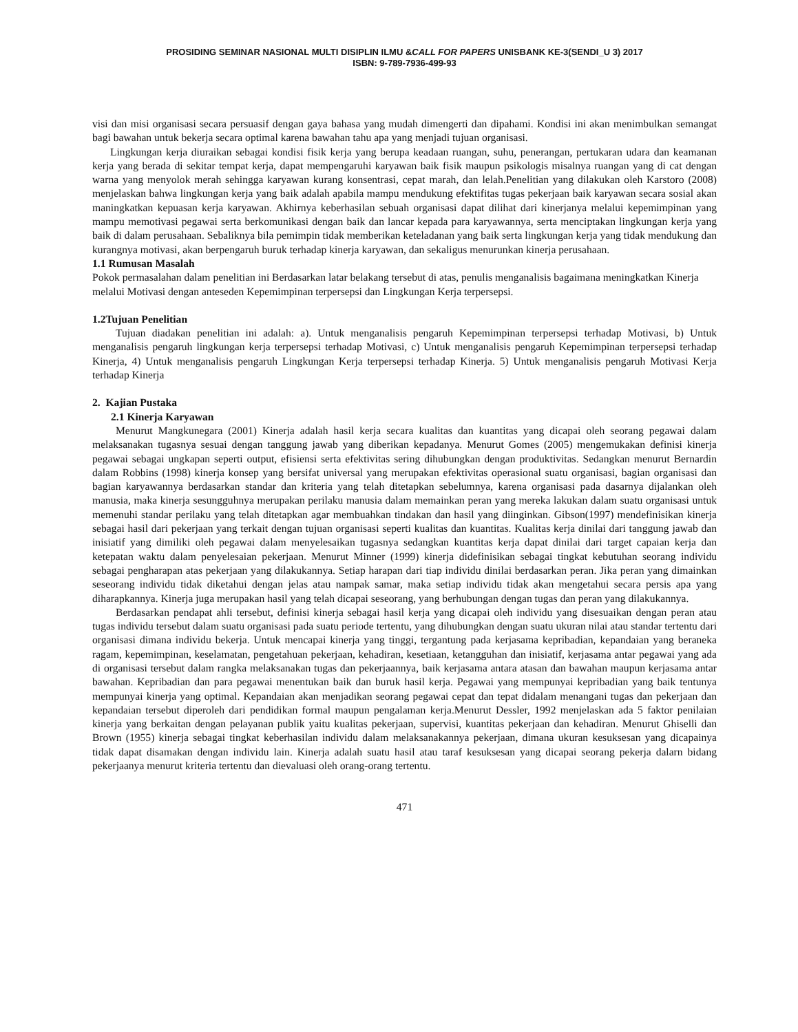PROSIDING SEMINAR NASIONAL MULTI DISIPLIN ILMU &CALL FOR PAPERS UNISBANK KE-3(SENDI_U 3) 2017
ISBN: 9-789-7936-499-93
visi dan misi organisasi secara persuasif dengan gaya bahasa yang mudah dimengerti dan dipahami. Kondisi ini akan menimbulkan semangat bagi bawahan untuk bekerja secara optimal karena bawahan tahu apa yang menjadi tujuan organisasi.
Lingkungan kerja diuraikan sebagai kondisi fisik kerja yang berupa keadaan ruangan, suhu, penerangan, pertukaran udara dan keamanan kerja yang berada di sekitar tempat kerja, dapat mempengaruhi karyawan baik fisik maupun psikologis misalnya ruangan yang di cat dengan warna yang menyolok merah sehingga karyawan kurang konsentrasi, cepat marah, dan lelah.Penelitian yang dilakukan oleh Karstoro (2008) menjelaskan bahwa lingkungan kerja yang baik adalah apabila mampu mendukung efektifitas tugas pekerjaan baik karyawan secara sosial akan maningkatkan kepuasan kerja karyawan. Akhirnya keberhasilan sebuah organisasi dapat dilihat dari kinerjanya melalui kepemimpinan yang mampu memotivasi pegawai serta berkomunikasi dengan baik dan lancar kepada para karyawannya, serta menciptakan lingkungan kerja yang baik di dalam perusahaan. Sebaliknya bila pemimpin tidak memberikan keteladanan yang baik serta lingkungan kerja yang tidak mendukung dan kurangnya motivasi, akan berpengaruh buruk terhadap kinerja karyawan, dan sekaligus menurunkan kinerja perusahaan.
1.1 Rumusan Masalah
Pokok permasalahan dalam penelitian ini Berdasarkan latar belakang tersebut di atas, penulis menganalisis bagaimana meningkatkan Kinerja melalui Motivasi dengan anteseden Kepemimpinan terpersepsi dan Lingkungan Kerja terpersepsi.
1.2Tujuan Penelitian
Tujuan diadakan penelitian ini adalah: a). Untuk menganalisis pengaruh Kepemimpinan terpersepsi terhadap Motivasi, b) Untuk menganalisis pengaruh lingkungan kerja terpersepsi terhadap Motivasi, c) Untuk menganalisis pengaruh Kepemimpinan terpersepsi terhadap Kinerja, 4) Untuk menganalisis pengaruh Lingkungan Kerja terpersepsi terhadap Kinerja. 5) Untuk menganalisis pengaruh Motivasi Kerja terhadap Kinerja
2. Kajian Pustaka
2.1 Kinerja Karyawan
Menurut Mangkunegara (2001) Kinerja adalah hasil kerja secara kualitas dan kuantitas yang dicapai oleh seorang pegawai dalam melaksanakan tugasnya sesuai dengan tanggung jawab yang diberikan kepadanya. Menurut Gomes (2005) mengemukakan definisi kinerja pegawai sebagai ungkapan seperti output, efisiensi serta efektivitas sering dihubungkan dengan produktivitas. Sedangkan menurut Bernardin dalam Robbins (1998) kinerja konsep yang bersifat universal yang merupakan efektivitas operasional suatu organisasi, bagian organisasi dan bagian karyawannya berdasarkan standar dan kriteria yang telah ditetapkan sebelumnya, karena organisasi pada dasarnya dijalankan oleh manusia, maka kinerja sesungguhnya merupakan perilaku manusia dalam memainkan peran yang mereka lakukan dalam suatu organisasi untuk memenuhi standar perilaku yang telah ditetapkan agar membuahkan tindakan dan hasil yang diinginkan. Gibson(1997) mendefinisikan kinerja sebagai hasil dari pekerjaan yang terkait dengan tujuan organisasi seperti kualitas dan kuantitas. Kualitas kerja dinilai dari tanggung jawab dan inisiatif yang dimiliki oleh pegawai dalam menyelesaikan tugasnya sedangkan kuantitas kerja dapat dinilai dari target capaian kerja dan ketepatan waktu dalam penyelesaian pekerjaan. Menurut Minner (1999) kinerja didefinisikan sebagai tingkat kebutuhan seorang individu sebagai pengharapan atas pekerjaan yang dilakukannya. Setiap harapan dari tiap individu dinilai berdasarkan peran. Jika peran yang dimainkan seseorang individu tidak diketahui dengan jelas atau nampak samar, maka setiap individu tidak akan mengetahui secara persis apa yang diharapkannya. Kinerja juga merupakan hasil yang telah dicapai seseorang, yang berhubungan dengan tugas dan peran yang dilakukannya.
Berdasarkan pendapat ahli tersebut, definisi kinerja sebagai hasil kerja yang dicapai oleh individu yang disesuaikan dengan peran atau tugas individu tersebut dalam suatu organisasi pada suatu periode tertentu, yang dihubungkan dengan suatu ukuran nilai atau standar tertentu dari organisasi dimana individu bekerja. Untuk mencapai kinerja yang tinggi, tergantung pada kerjasama kepribadian, kepandaian yang beraneka ragam, kepemimpinan, keselamatan, pengetahuan pekerjaan, kehadiran, kesetiaan, ketangguhan dan inisiatif, kerjasama antar pegawai yang ada di organisasi tersebut dalam rangka melaksanakan tugas dan pekerjaannya, baik kerjasama antara atasan dan bawahan maupun kerjasama antar bawahan. Kepribadian dan para pegawai menentukan baik dan buruk hasil kerja. Pegawai yang mempunyai kepribadian yang baik tentunya mempunyai kinerja yang optimal. Kepandaian akan menjadikan seorang pegawai cepat dan tepat didalam menangani tugas dan pekerjaan dan kepandaian tersebut diperoleh dari pendidikan formal maupun pengalaman kerja.Menurut Dessler, 1992 menjelaskan ada 5 faktor penilaian kinerja yang berkaitan dengan pelayanan publik yaitu kualitas pekerjaan, supervisi, kuantitas pekerjaan dan kehadiran. Menurut Ghiselli dan Brown (1955) kinerja sebagai tingkat keberhasilan individu dalam melaksanakannya pekerjaan, dimana ukuran kesuksesan yang dicapainya tidak dapat disamakan dengan individu lain. Kinerja adalah suatu hasil atau taraf kesuksesan yang dicapai seorang pekerja dalarn bidang pekerjaanya menurut kriteria tertentu dan dievaluasi oleh orang-orang tertentu.
471